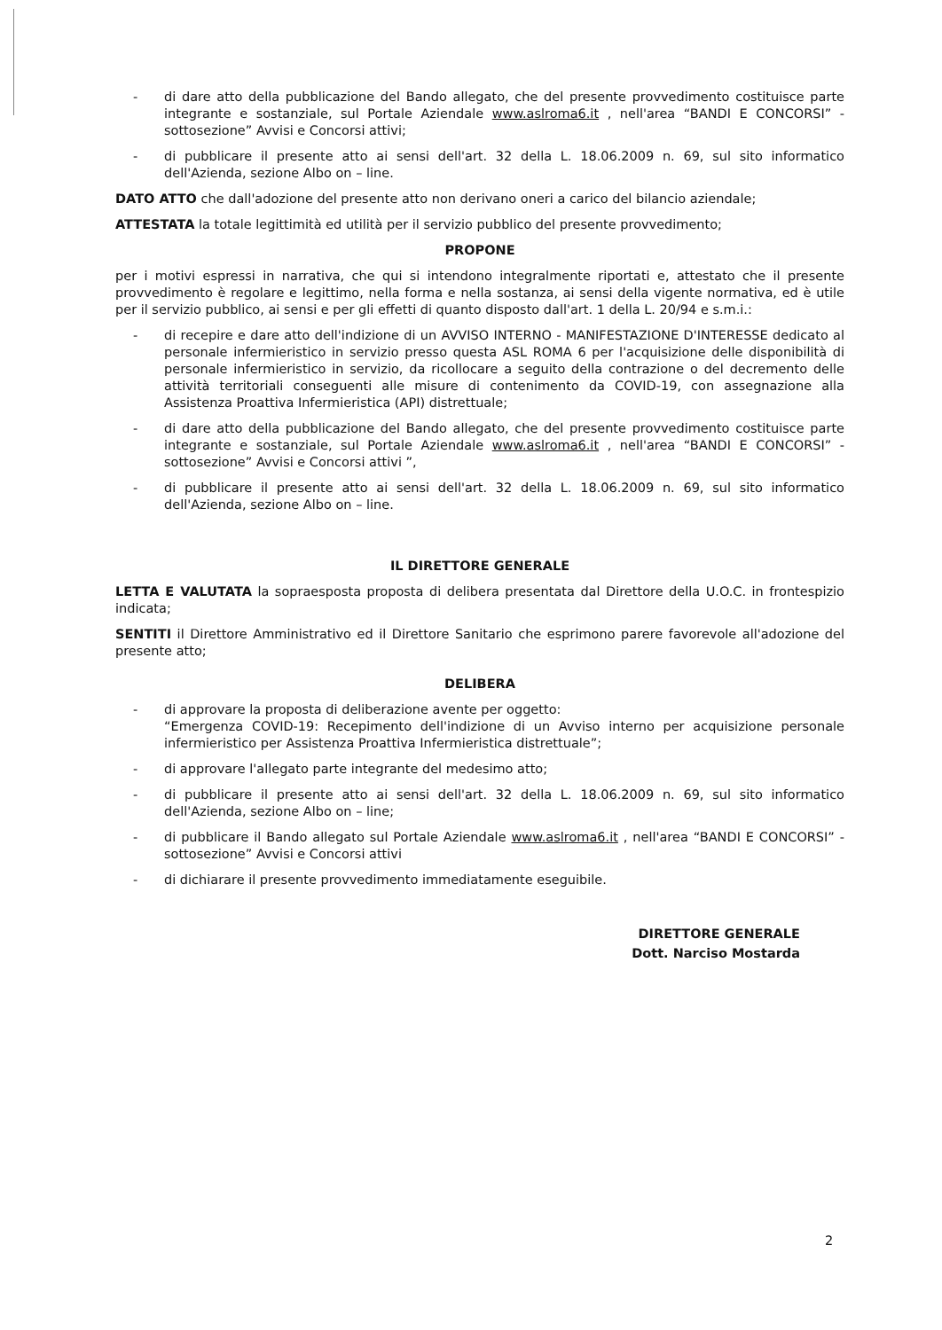- di dare atto della pubblicazione del Bando allegato, che del presente provvedimento costituisce parte integrante e sostanziale, sul Portale Aziendale www.aslroma6.it , nell'area “BANDI E CONCORSI” - sottosezione” Avvisi e Concorsi attivi;
- di pubblicare il presente atto ai sensi dell'art. 32 della L. 18.06.2009 n. 69, sul sito informatico dell'Azienda, sezione Albo on – line.
DATO ATTO che dall'adozione del presente atto non derivano oneri a carico del bilancio aziendale;
ATTESTATA la totale legittimità ed utilità per il servizio pubblico del presente provvedimento;
PROPONE
per i motivi espressi in narrativa, che qui si intendono integralmente riportati e, attestato che il presente provvedimento è regolare e legittimo, nella forma e nella sostanza, ai sensi della vigente normativa, ed è utile per il servizio pubblico, ai sensi e per gli effetti di quanto disposto dall'art. 1 della L. 20/94 e s.m.i.:
- di recepire e dare atto dell'indizione di un AVVISO INTERNO - MANIFESTAZIONE D'INTERESSE dedicato al personale infermieristico in servizio presso questa ASL ROMA 6 per l'acquisizione delle disponibilità di personale infermieristico in servizio, da ricollocare a seguito della contrazione o del decremento delle attività territoriali conseguenti alle misure di contenimento da COVID-19, con assegnazione alla Assistenza Proattiva Infermieristica (API) distrettuale;
- di dare atto della pubblicazione del Bando allegato, che del presente provvedimento costituisce parte integrante e sostanziale, sul Portale Aziendale www.aslroma6.it , nell'area “BANDI E CONCORSI” - sottosezione” Avvisi e Concorsi attivi ”,
- di pubblicare il presente atto ai sensi dell'art. 32 della L. 18.06.2009 n. 69, sul sito informatico dell'Azienda, sezione Albo on – line.
IL DIRETTORE GENERALE
LETTA E VALUTATA la sopraesposta proposta di delibera presentata dal Direttore della U.O.C. in frontespizio indicata;
SENTITI il Direttore Amministrativo ed il Direttore Sanitario che esprimono parere favorevole all'adozione del presente atto;
DELIBERA
- di approvare la proposta di deliberazione avente per oggetto:
“Emergenza COVID-19: Recepimento dell'indizione di un Avviso interno per acquisizione personale infermieristico per Assistenza Proattiva Infermieristica distrettuale”;
- di approvare l'allegato parte integrante del medesimo atto;
- di pubblicare il presente atto ai sensi dell'art. 32 della L. 18.06.2009 n. 69, sul sito informatico dell'Azienda, sezione Albo on – line;
- di pubblicare il Bando allegato sul Portale Aziendale www.aslroma6.it , nell'area “BANDI E CONCORSI” - sottosezione” Avvisi e Concorsi attivi
- di dichiarare il presente provvedimento immediatamente eseguibile.
DIRETTORE GENERALE
Dott. Narciso Mostarda
2